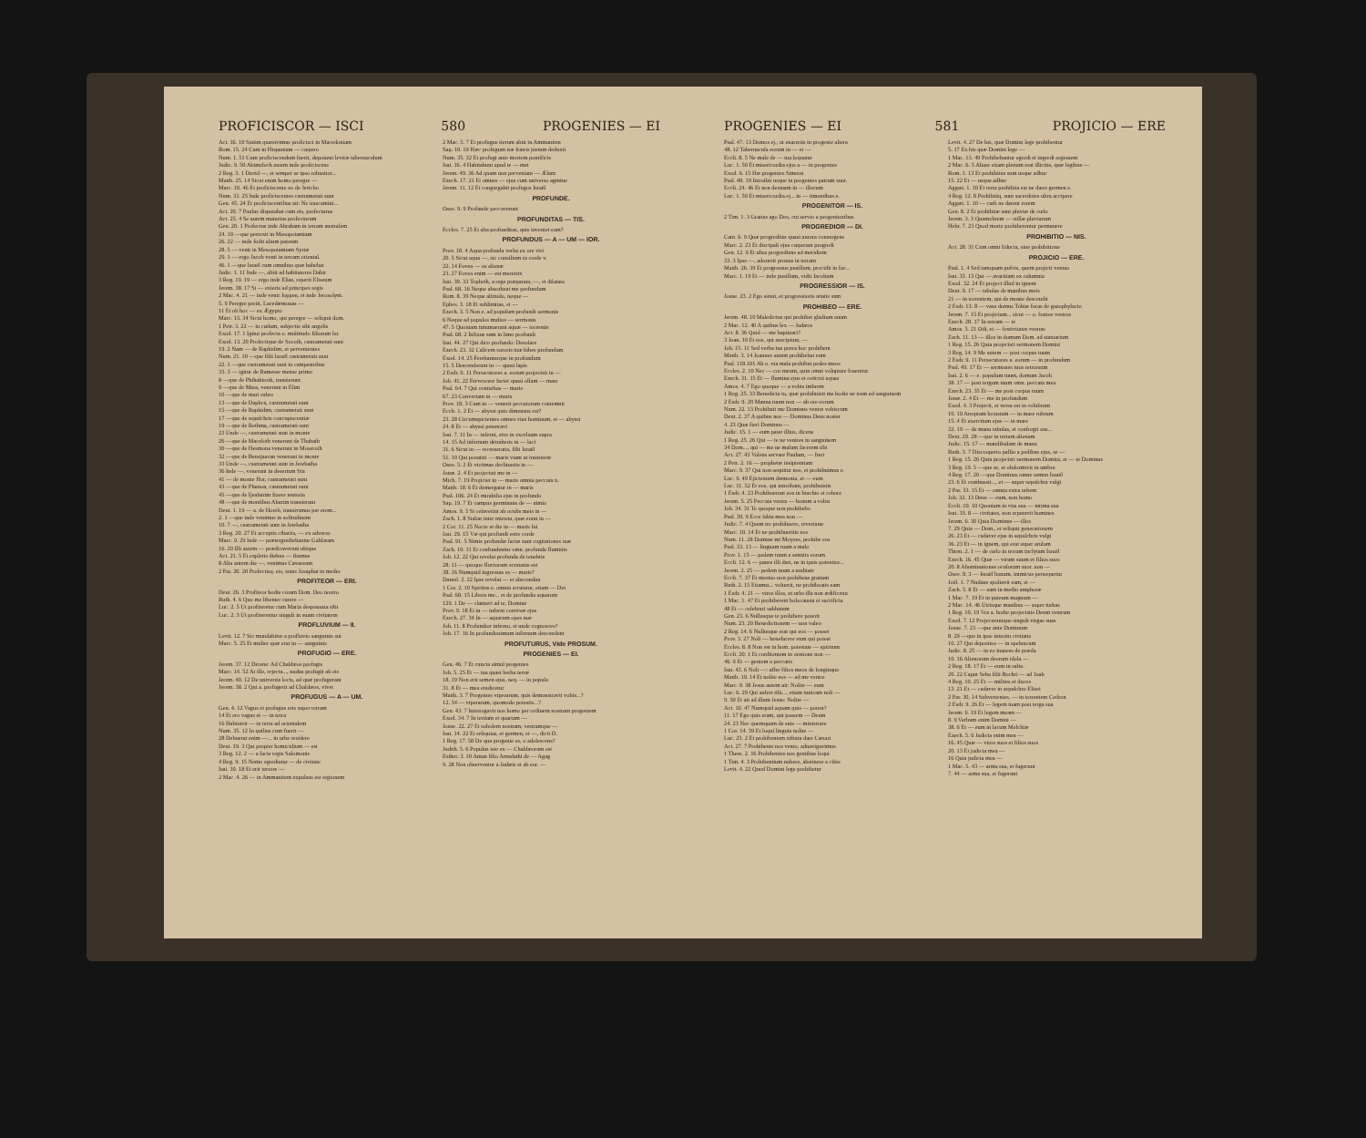PROFICISCOR — ISCI 580 PROGENIES — EI
Act. 16. 10 Statim quæsivimus proficisci in Macedoniam
Rom. 15. 24 Cum in Hispaniam — cœpero
Num. 1. 51 Cum proficiscendum fuerit, deponent levitæ tabernaculum
Judic. 9. 50 Abimelech autem inde proficiscens
2 Reg. 3. 1 David —, et semper se ipso robustior...
Matth. 25. 14 Sicut enim homo peregre —
Marc. 10. 46 Et proficiscente eo de Jericho
Num. 33. 25 Inde proficiscentes castrametati sunt
Gen. 45. 24 Et proficiscentibus ait: Ne irascamini...
Act. 20. 7 Paulus disputabat cum eis, profecturus
Act. 25. 4 Se autem maturius profecturum
Gen. 20. 1 Profectus inde Abraham in terram australem
24. 10 —que perrexit in Mesopotamiam
26. 22 — inde fodit alium puteum
28. 5 — venit in Mesopotamiam Syriæ
29. 1 — ergo Jacob venit in terram oriental.
46. 1 —que Israël cum omnibus quæ habebat
Judic. 1. 11 Inde —, abiit ad habitatores Dabir
3 Reg. 19. 19 — ergo inde Elias, reperit Eliseum
Jerem. 38. 17 Si — exieris ad principes regis
2 Mac. 4. 21 — inde venit Joppen, et inde Jerosolym.
5. 9 Peregre periit, Lacedæmonas —
11 Et ob hoc — ex Ægypto
Marc. 13. 34 Sicut homo, qui peregre — reliquit dom.
1 Petr. 3. 22 — in cœlum, subjectis sibi angelis
Exod. 17. 1 Igitur profecta o. multitudo filiorum Isr.
Exod. 13. 20 Profectique de Socoth, castrametati sunt
19. 2 Nam — de Raphidim, et pervenientes
Num. 21. 10 —que filii Israël castrametati sunt
22. 1 —que castrametati sunt in campestribus
33. 3 — igitur de Ramesse mense primo
8 —que de Phihahiroth, transierunt
9 —que de Mara, venerunt in Elim
10 —que de mari rubro
13 —que de Daphca, castrametati sunt
15 —que de Raphidim, castrametati sunt
17 —que de sepulchris concupiscentiæ
19 —que de Rethma, castrametati sunt
23 Unde —, castrametati sunt in monte
26 —que de Maceloth venerunt de Thahath
30 —que de Hesmona venerunt in Moseroth
32 —que de Benejaacan venerunt in monte
33 Unde —, castrametati sunt in Jetebatha
36 Inde —, venerunt in desertum Sin
41 — de monte Hor, castrametati sunt
43 —que de Phunon, castrametati sunt
45 —que de Ijeabarim fixere tentoria
48 —que de montibus Abarim transierunt
Deut. 1. 19 — a. de Horeb, transivimus per erem...
2. 1 —que inde venimus in solitudinem
10. 7 —, castrametati sunt in Jetebatha
3 Reg. 20. 27 Et acceptis cibariis, — ex adverso
Marc. 9. 29 Inde — prætergrediebantur Galilæam
16. 20 Illi autem — prædicaverunt ubique
Act. 21. 5 Et expletis diebus — ibamus
8 Alia autem die —, venimus Cæsaream
2 Par. 20. 20 Profectisq. eis, stans Josaphat in medio
PROFITEOR — ERI.
Deut. 26. 3 Profiteor hodie coram Dom. Deo nostro
Ruth. 4. 6 Quo me libenter carere —
Luc. 2. 5 Ut profiteretur cum Maria desponsata sibi
Luc. 2. 3 Ut profiterentur singuli in suam civitatem
PROFLUVIUM — II.
Levit. 12. 7 Sic mundabitur a profluvio sanguinis sui
Marc. 5. 25 Et mulier quæ erat in — sanguinis
PROFUGIO — ERE.
Jerem. 37. 12 Dicens: Ad Chaldæos profugis
Marc. 14. 52 At ille, rejecta..., nudus profugit ab eis
Jerem. 40. 12 De universis locis, ad quæ profugerant
Jerem. 38. 2 Qui a. profugerit ad Chaldæos, vivet
PROFUGUS — A — UM.
Gen. 4. 12 Vagus et profugus eris super terram
14 Et ero vagus et — in terra
16 Habitavit — in terra ad orientalem
Num. 35. 12 In quibus cum fuerit —
28 Debuerat enim —... in urbe residere
Deut. 19. 3 Qui propter homicidium — est
3 Reg. 12. 2 — a facie regis Salomonis
4 Reg. 9. 15 Nemo egrediatur — de civitate
Isai. 10. 18 Et erit terrore —
2 Mac. 4. 26 — in Ammanitem expulsus est regionem
2 Mac. 5. 7 Et profugus iterum abiit in Ammaniten
Sap. 10. 10 Hæc profugum iræ fratris justum deduxit
Num. 35. 32 Et profugi ante mortem pontificis
Isai. 16. 4 Habitabunt apud te — mei
Jerem. 49. 36 Ad quam non perveniant — Ælam
Ezech. 17. 21 Et omnes — ejus cum universo agmine
Jerem. 11. 12 Et congregabit profugos Israël
PROFUNDE.
Osee. 9. 9 Profunde peccaverunt
PROFUNDITAS — TIS.
Eccles. 7. 25 Et alta profunditas, quis inveniet eam?
PROFUNDUS — A — UM — IOR.
Prov. 18. 4 Aqua profunda verba ex ore viri
20. 5 Sicut aqua —, sic consilium in corde v.
22. 14 Fovea — os alienæ
23. 27 Fovea enim — est meretrix
Isai. 30. 33 Topheth, a rege præparata, —, et dilatata
Psal. 68. 16 Neque absorbeat me profundum
Rom. 8. 39 Neque altitudo, neque —
Ephes. 3. 18 Et sublimitas, et —
Ezech. 3. 5 Non e. ad populum profundi sermonis
6 Neque ad populos multos — sermonis
47. 5 Quoniam intumuerant aquæ — torrentis
Psal. 68. 2 Infixus sum in limo profundi
Isai. 44. 27 Qui dico profundo: Desolare
Ezech. 23. 32 Calicem sororis tuæ bibes profundum
Exod. 14. 25 Ferebanturque in profundum
15. 5 Descenderunt in — quasi lapis
2 Esdr. 9. 11 Persecutores a. eorum projecisti in —
Job. 41. 22 Fervescere faciet quasi ollam — mare
Psal. 64. 7 Qui conturbas — maris
67. 23 Convertam in — maris
Prov. 18. 3 Cum in — venerit peccatorum contemnit
Eccli. 1. 2 Et — abyssi quis dimensus est?
23. 28 Circumspicientes omnes vias hominum, et — abyssi
24. 8 Et — abyssi penetravi
Isai. 7. 11 In — inferni, sive in excelsum supra
14. 15 Ad infernum detraheris in — laci
31. 6 Sicut in — recesseratis, filii Israël
51. 10 Qui posuisti — maris viam ut transirent
Osee. 5. 2 Et victimas declinastis in —
Jonæ. 2. 4 Et projecisti me in —
Mich. 7. 19 Projiciet in — maris omnia peccata n.
Matth. 18. 6 Et demergatur in — maris
Psal. 106. 24 Et mirabilia ejus in profundo
Sap. 19. 7 Et campus germinans de — nimio
Amos. 9. 3 Si celaverint ab oculis meis in —
Zach. 1. 8 Stabat inter mirteta, quæ erant in —
2 Cor. 11. 25 Nocte et die in — maris fui
Isai. 29. 15 Væ qui profundi estis corde
Psal. 91. 5 Nimis profundæ factæ sunt cogitationes tuæ
Zach. 10. 11 Et confundentur omn. profunda fluminis
Job. 12. 22 Qui revelat profunda de tenebris
28. 11 — quoque fluviorum scrutatus est
38. 16 Numquid ingressus es — maris?
Daniel. 2. 22 Ipse revelat — et absconditа
1 Cor. 2. 10 Spiritus e. omnia scrutatur, etiam — Dei
Psal. 68. 15 Libera me... et de profundis aquarum
129. 1 De — clamavi ad te, Domine
Prov. 9. 18 Et in — inferni convivæ ejus
Ezech. 27. 34 In — aquarum opes tuæ
Job. 11. 8 Profundior inferno, et unde cognosces?
Job. 17. 16 In profundissimum infernum descendent
PROFUTURUS, Vide PROSUM.
PROGENIES — EI.
Gen. 46. 7 Et cuncta simul progenies
Job. 5. 25 Et — tua quasi herba terræ
18. 19 Non erit semen ejus, neq. — in populo
31. 8 Et — mea eradicetur
Matth. 3. 7 Progenies viperarum, quis demonstravit vobis...?
12. 34 — viperarum, quomodo potestis...?
Gen. 43. 7 Interrogavit nos homo per ordinem nostram progeniem
Exod. 34. 7 In tertiam et quartam —
Josue. 22. 27 Et sobolem nostram, vestramque —
Isai. 14. 22 Et reliquias, et germen, et —, dicit D.
1 Reg. 17. 58 De qua progenie es, o adolescens?
Judith. 5. 6 Populus iste ex — Chaldæorum est
Esther. 3. 10 Aman filio Amadathi de — Agag
9. 28 Non observentur a Judæis et ab eor. —
PROGENIES — EI 581 PROJICIO — ERE
Psal. 47. 13 Domos ej., ut enarretis in progenie altera
48. 12 Tabernacula eorum in — et —
Eccli. 8. 5 Ne male de — tua loquatur
Luc. 1. 50 Et misericordia ejus a — in progenies
Exod. 6. 15 Hæ progenies Simeon
Psal. 48. 19 Introibit usque in progenies patrum suor.
Eccli. 24. 46 Et non desinam in — illorum
Luc. 1. 50 Et misericordia ej... in — timentibus e.
PROGENITOR — IS.
2 Tim. 1. 3 Gratias ago Deo, cui servio a progenitoribus
PROGREDIOR — DI.
Cant. 6. 9 Quæ progreditur quasi aurora consurgens
Marc. 2. 23 Et discipuli ejus cœperunt progredi
Gen. 12. 9 Et ultra progrediens ad meridiem
33. 3 Ipse —, adoravit pronus in terram
Matth. 26. 39 Et progressus pusillum, procidit in fac...
Marc. 1. 19 Et — inde pusillum, vidit Jacobum
PROGRESSIOR — IS.
Josue. 23. 2 Ego senui, et progressioris ætatis sum
PROHIBEO — ERE.
Jerem. 48. 10 Maledictus qui prohibet gladium suum
2 Mac. 12. 40 A quibus lex — Judæos
Act. 8. 36 Quid — me baptizari?
3 Joan. 10 Et eos, qui suscipiunt, —
Job. 15. 11 Sed verba tua prava hoc prohibent
Matth. 3. 14 Joannes autem prohibebat eum
Psal. 118.101 Ab o. via mala prohibui pedes meos
Eccles. 2. 10 Nec — cor meum, quin omni voluptate frueretur
Ezech. 31. 15 Et — flumina ejus et coërcui aquas
Amos. 4. 7 Ego quoque — a vobis imbrem
1 Reg. 25. 33 Benedicta tu, quæ prohibuisti me hodie ne irem ad sanguinem
2 Esdr. 9. 20 Manna tuum non — ab ore eorum
Num. 22. 13 Prohibuit me Dominus venire vobiscum
Deut. 2. 37 A quibus nos — Dominus Deus noster
4. 23 Quæ fieri Dominus —
Judic. 15. 1 — eum pater illius, dicens
1 Reg. 25. 26 Qui — te ne venires in sanguinem
34 Dom..., qui — me ne malum facerem tibi
Act. 27. 43 Volens servare Paulum, — fieri
2 Petr. 2. 16 — prophetæ insipientiam
Marc. 9. 37 Qui non sequitur nos, et prohibuimus e.
Luc. 9. 49 Ejicientem dæmonia, et — eum
Luc. 11. 52 Et eos, qui introibant, prohibuistis
1 Esdr. 4. 23 Prohibuerunt eos in brachio et robore
Jerem. 5. 25 Peccata vestra — bonum a vobis
Job. 34. 31 Te quoque non prohibebo
Psal. 39. 9 Ecce labia mea non —
Judic. 7. 4 Quem ire prohibuero, revertatur
Marc. 10. 14 Et ne prohibueritis eos
Num. 11. 28 Domine mi Moyses, prohibe eos
Psal. 33. 13 — linguam tuam a malo
Prov. 1. 15 — pedem tuum a semitis eorum
Eccli. 12. 6 — panes illi dari, ne in ipsis potentior...
Jerem. 2. 25 — pedem tuum a nuditate
Eccli. 7. 37 Et mortuo non prohibeas gratiam
Ruth. 2. 15 Etiamsi... voluerit, ne prohibeatis eam
1 Esdr. 4. 21 — viros illos, ut urbs illa non ædificetur
1 Mac. 1. 47 Et prohiberent holocausta et sacrificia
48 Et — celebrari sabbatum
Gen. 23. 6 Nullusque te prohibere poterit
Num. 23. 20 Benedictionem — non valeo
2 Reg. 14. 6 Nullusque erat qui eos — posset
Prov. 3. 27 Noli — benefacere eum qui potest
Eccles. 8. 8 Non est in hom. potestate — spiritum
Eccli. 20. 1 Et confitentem in oratione non —
46. 9 Et — gentem a peccatis
Isai. 43. 6 Noli —: affer filios meos de longinquo
Matth. 19. 14 Et nolite eos — ad me venire
Marc. 9. 38 Jesus autem ait: Nolite — eum
Luc. 6. 29 Qui aufert tibi..., etiam tunicam noli —
9. 50 Et ait ad illum Jesus: Nolite —
Act. 10. 47 Numquid aquam quis — potest?
11. 17 Ego quis eram, qui possem — Deum
24. 23 Nec quemquam de suis — ministrare
1 Cor. 14. 39 Et loqui linguis nolite —
Luc. 23. 2 Et prohibentem tributa dare Cæsari
Act. 27. 7 Prohibente nos vento, adnavigavimus
1 Thess. 2. 16 Prohibentes nos gentibus loqui
1 Tim. 4. 3 Prohibentium nubere, abstinere a cibis
Levit. 4. 22 Quod Domini lege prohibetur
Levit. 4. 27 De his, quæ Domini lege prohibentur
5. 17 Ex his quæ Domini lege —
1 Mac. 13. 49 Prohibebantur egredi et ingredi regionem
2 Mac. 6. 5 Altare etiam plenum erat illicitis, quæ legibus —
Rom. 1. 13 Et prohibitus sum usque adhuc
15. 22 Et — usque adhuc
Aggæi. 1. 10 Et terra prohibita est ne daret germen s.
4 Reg. 12. 8 Prohibitiq. sunt sacerdotes ultra accipere
Aggæi. 1. 10 — cœli ne darent rorem
Gen. 8. 2 Et prohibitæ sunt pluviæ de cœlo
Jerem. 3. 3 Quamobrem — stillæ pluviarum
Hebr. 7. 23 Quod morte prohiberentur permanere
PROHIBITIO — NIS.
Act. 28. 31 Cum omni fiducia, sine prohibitione
PROJICIO — ERE.
Psal. 1. 4 Sed tamquam pulvis, quem projicit ventus
Isai. 33. 15 Qui — avaritiam ex calumnia
Exod. 32. 24 Et projeci illud in ignem
Deut. 9. 17 — tabulas de manibus meis
21 — in torrentem, qui de monte descendit
2 Esdr. 13. 8 — vasa domus Tobiæ foras de gazophylacio
Jerem. 7. 15 Et projiciam... sicut — o. fratres vestros
Ezech. 28. 17 In terram — te
Amos. 5. 21 Odi, et — festivitates vestras
Zach. 11. 13 — illos in domum Dom. ad statuarium
1 Reg. 15. 26 Quia projecisti sermonem Domini
3 Reg. 14. 9 Me autem — post corpus tuum
2 Esdr. 9. 11 Persecutores a. eorum — in profundum
Psal. 49. 17 Et — sermones tuos retrorsum
Isai. 2. 6 — e. populum tuum, domum Jacob
38. 17 — post tergum tuum omn. peccata mea
Ezech. 23. 35 Et — me post corpus tuum
Jonæ. 2. 4 Et — me in profundum
Exod. 4. 3 Projecit, et versa est in colubrum
10. 19 Arreptam locustam — in mare rubrum
15. 4 Et exercitum ejus — in mare
32. 19 — de manu tabulas, et confregit eas...
Deut. 29. 28 —que in terram alienam
Judic. 15. 17 — mandibulam de manu
Ruth. 3. 7 Discooperto pallio a pedibus ejus, se —
1 Reg. 15. 26 Quia projecisti sermonem Domini, et — te Dominus
3 Reg. 19. 5 —que se, et obdormivit in umbra
4 Reg. 17. 20 —que Dominus omne semen Israël
23. 6 Et combussit..., et — super sepulchra vulgi
2 Par. 33. 15 Et — omnia extra urbem
Job. 32. 13 Deus — eum, non homo
Eccli. 10. 10 Quoniam in vita sua — intima sua
Isai. 33. 8 — civitates, non reputavit homines
Jerem. 6. 30 Quia Dominus — illos
7. 29 Quia — Dom., et reliquit generationem
26. 23 Et — cadaver ejus in sepulchris vulgi
36. 23 Et — in ignem, qui erat super arulam
Thren. 2. 1 — de cœlo in terram inclytam Israël
Ezech. 16. 45 Quæ — virum suum et filios suos
20. 8 Abominationes oculorum suor. non —
Osee. 8. 3 — Israël bonum, inimicus persequetur
Joël. 1. 7 Nudans spoliavit eam, et —
Zach. 5. 8 Et — eam in medio amphoræ
1 Mac. 7. 19 Et in puteum magnum —
2 Mac. 14. 46 Utrisque manibus — super turbas
1 Reg. 10. 19 Vos a. hodie projecistis Deum vestrum
Exod. 7. 12 Projeceruntque singuli virgas suas
Josue. 7. 23 —que ante Dominum
8. 29 —que in ipso introitu civitatis
10. 27 Qui depositos — in speluncam
Judic. 8. 25 — in eo inaures de præda
10. 16 Alienorum deorum idola —
2 Reg. 18. 17 Et — eum in saltu
20. 22 Caput Seba filii Bochri — ad Joab
4 Reg. 10. 25 Et — milites et duces
13. 21 Et — cadaver in sepulchro Elisei
2 Par. 30. 14 Subvertentes, — in torrentem Cedron
2 Esdr. 9. 26 Et — legem tuam post terga sua
Jerem. 6. 19 Et legem meam —
8. 9 Verbum enim Domini —
38. 6 Et — eum in lacum Melchiæ
Ezech. 5. 6 Judicia enim mea —
16. 45 Quæ — viros suos et filios suos
20. 13 Et judicia mea —
16 Quia judicia mea —
1 Mac. 5. 43 — arma sua, et fugerunt
7. 44 — arma sua, et fugerunt